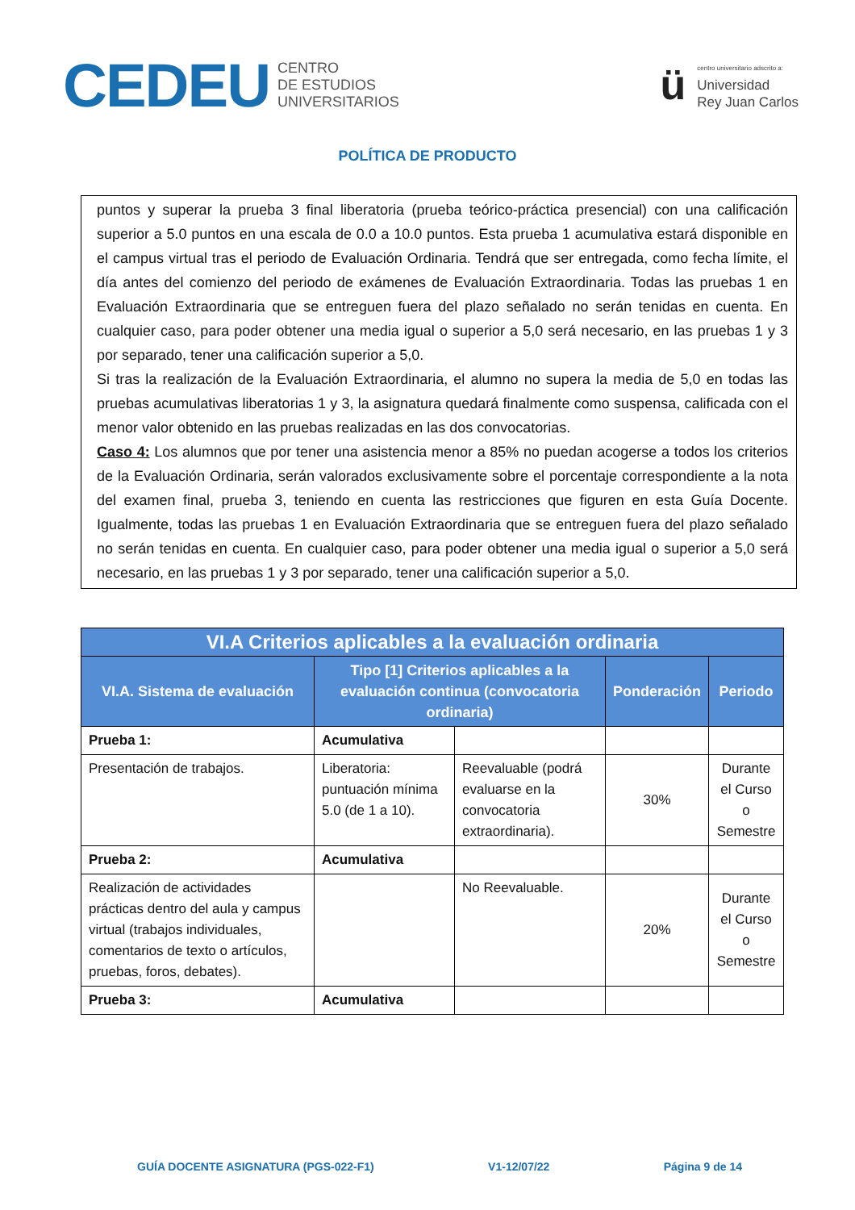CEDEU CENTRO
DE ESTUDIOS
UNIVERSITARIOS
ü
centro universitario adscrito a:
Universidad
Rey Juan Carlos
POLÍTICA DE PRODUCTO
puntos y superar la prueba 3 final liberatoria (prueba teórico-práctica presencial) con una calificación superior a 5.0 puntos en una escala de 0.0 a 10.0 puntos. Esta prueba 1 acumulativa estará disponible en el campus virtual tras el periodo de Evaluación Ordinaria. Tendrá que ser entregada, como fecha límite, el día antes del comienzo del periodo de exámenes de Evaluación Extraordinaria. Todas las pruebas 1 en Evaluación Extraordinaria que se entreguen fuera del plazo señalado no serán tenidas en cuenta. En cualquier caso, para poder obtener una media igual o superior a 5,0 será necesario, en las pruebas 1 y 3 por separado, tener una calificación superior a 5,0.
Si tras la realización de la Evaluación Extraordinaria, el alumno no supera la media de 5,0 en todas las pruebas acumulativas liberatorias 1 y 3, la asignatura quedará finalmente como suspensa, calificada con el menor valor obtenido en las pruebas realizadas en las dos convocatorias.
Caso 4: Los alumnos que por tener una asistencia menor a 85% no puedan acogerse a todos los criterios de la Evaluación Ordinaria, serán valorados exclusivamente sobre el porcentaje correspondiente a la nota del examen final, prueba 3, teniendo en cuenta las restricciones que figuren en esta Guía Docente. Igualmente, todas las pruebas 1 en Evaluación Extraordinaria que se entreguen fuera del plazo señalado no serán tenidas en cuenta. En cualquier caso, para poder obtener una media igual o superior a 5,0 será necesario, en las pruebas 1 y 3 por separado, tener una calificación superior a 5,0.
| VI.A Criterios aplicables a la evaluación ordinaria | | | | |
| --- | --- | --- | --- | --- |
| VI.A. Sistema de evaluación | Tipo [1] Criterios aplicables a la evaluación continua (convocatoria ordinaria) | | Ponderación | Periodo |
| Prueba 1: | Acumulativa | | | |
| Presentación de trabajos. | Liberatoria: puntuación mínima 5.0 (de 1 a 10). | Reevaluable (podrá evaluarse en la convocatoria extraordinaria). | 30% | Durante el Curso o Semestre |
| Prueba 2: | Acumulativa | | | |
| Realización de actividades prácticas dentro del aula y campus virtual (trabajos individuales, comentarios de texto o artículos, pruebas, foros, debates). | | No Reevaluable. | 20% | Durante el Curso o Semestre |
| Prueba 3: | Acumulativa | | | |
GUÍA DOCENTE ASIGNATURA (PGS-022-F1) V1-12/07/22 Página 9 de 14